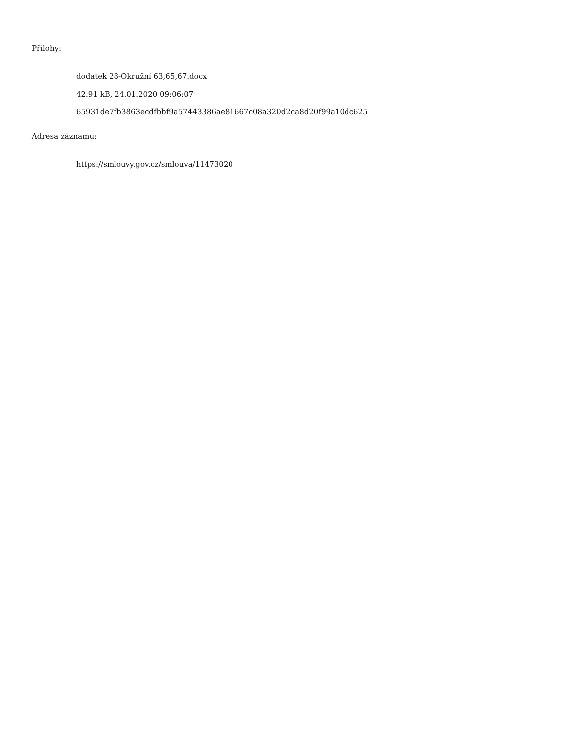Přílohy:
dodatek 28-Okružní 63,65,67.docx
42.91 kB, 24.01.2020 09:06:07
65931de7fb3863ecdfbbf9a57443386ae81667c08a320d2ca8d20f99a10dc625
Adresa záznamu:
https://smlouvy.gov.cz/smlouva/11473020